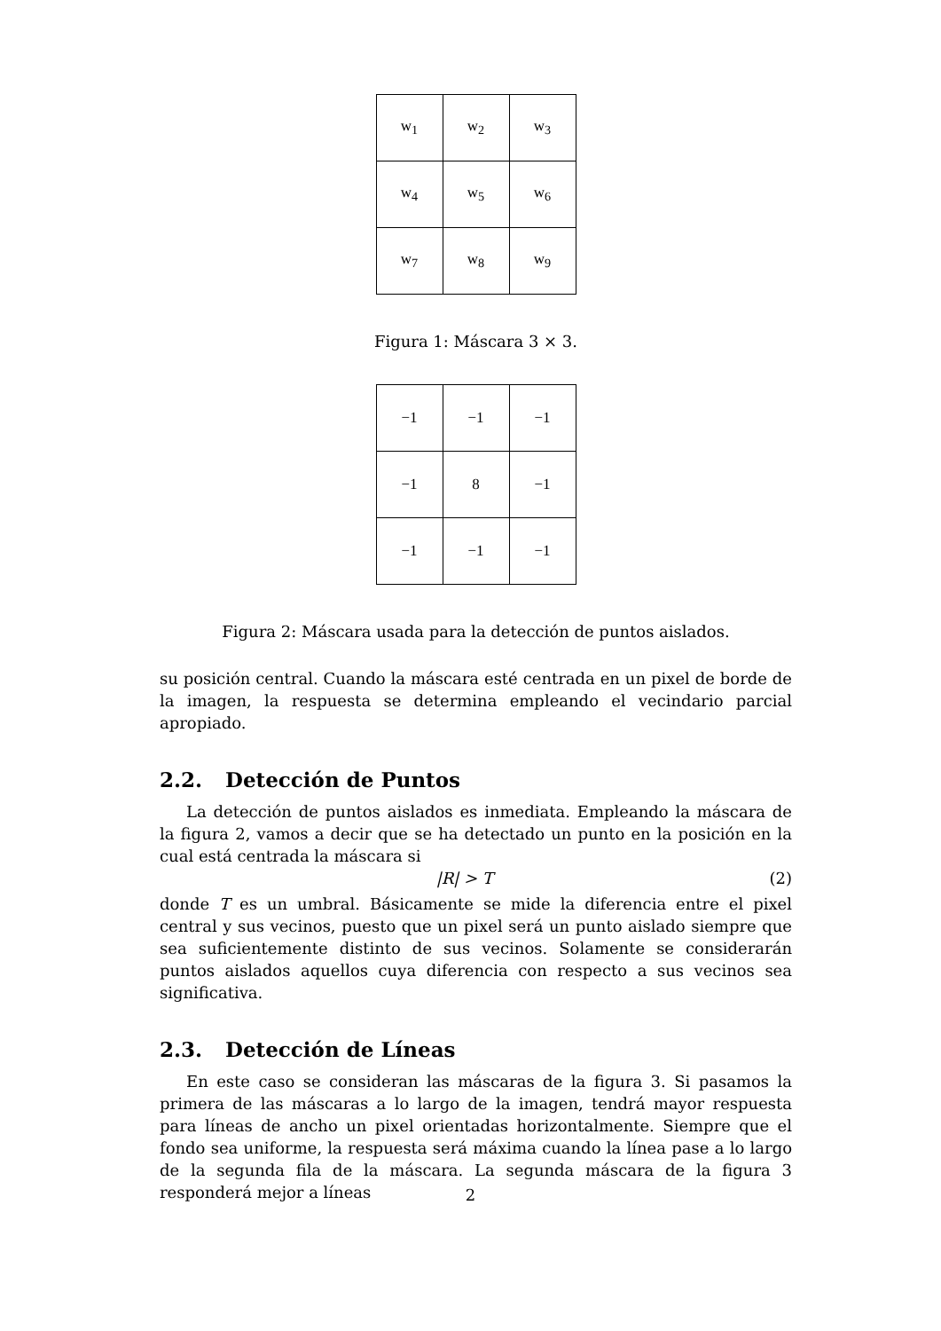| w<sub>1</sub> | w<sub>2</sub> | w<sub>3</sub> |
| w<sub>4</sub> | w<sub>5</sub> | w<sub>6</sub> |
| w<sub>7</sub> | w<sub>8</sub> | w<sub>9</sub> |
Figura 1: Máscara 3 × 3.
| −1 | −1 | −1 |
| −1 | 8 | −1 |
| −1 | −1 | −1 |
Figura 2: Máscara usada para la detección de puntos aislados.
su posición central. Cuando la máscara esté centrada en un pixel de borde de la imagen, la respuesta se determina empleando el vecindario parcial apropiado.
2.2. Detección de Puntos
La detección de puntos aislados es inmediata. Empleando la máscara de la figura 2, vamos a decir que se ha detectado un punto en la posición en la cual está centrada la máscara si
|R| > T (2)
donde T es un umbral. Básicamente se mide la diferencia entre el pixel central y sus vecinos, puesto que un pixel será un punto aislado siempre que sea suficientemente distinto de sus vecinos. Solamente se considerarán puntos aislados aquellos cuya diferencia con respecto a sus vecinos sea significativa.
2.3. Detección de Líneas
En este caso se consideran las máscaras de la figura 3. Si pasamos la primera de las máscaras a lo largo de la imagen, tendrá mayor respuesta para líneas de ancho un pixel orientadas horizontalmente. Siempre que el fondo sea uniforme, la respuesta será máxima cuando la línea pase a lo largo de la segunda fila de la máscara. La segunda máscara de la figura 3 responderá mejor a líneas
2